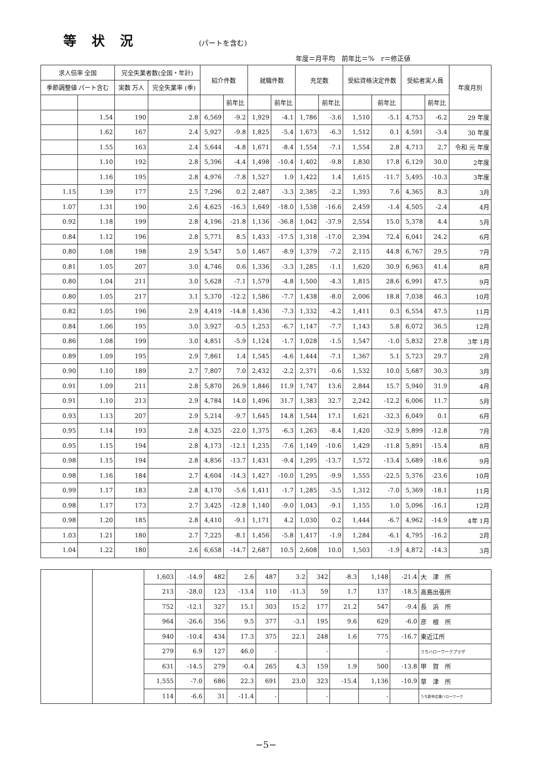等状況
(パートを含む)
年度＝月平均　前年比＝%　r＝修正値
| 求人倍率 全国 | | 完全失業者数(全国・年計) | | 紹介件数 | | 就職件数 | | 充足数 | | 受給資格決定件数 | | 受給者実人員 | | 年度月別 |
| --- | --- | --- | --- | --- | --- | --- | --- | --- | --- | --- | --- | --- | --- | --- |
| 季節調整値 パート含む | | 実数 万人 | 完全失業率 (季) | | | | | | | | | | | |
| | | | | | 前年比 | | 前年比 | | 前年比 | | 前年比 | | 前年比 | |
| | 1.54 | 190 | 2.8 | 6,569 | -9.2 | 1,929 | -4.1 | 1,786 | -3.6 | 1,510 | -5.1 | 4,753 | -6.2 | 29 年度 |
| | 1.62 | 167 | 2.4 | 5,927 | -9.8 | 1,825 | -5.4 | 1,673 | -6.3 | 1,512 | 0.1 | 4,591 | -3.4 | 30 年度 |
| | 1.55 | 163 | 2.4 | 5,644 | -4.8 | 1,671 | -8.4 | 1,554 | -7.1 | 1,554 | 2.8 | 4,713 | 2.7 | 令和 元 年度 |
| | 1.10 | 192 | 2.8 | 5,396 | -4.4 | 1,498 | -10.4 | 1,402 | -9.8 | 1,830 | 17.8 | 6,129 | 30.0 | 2年度 |
| | 1.16 | 195 | 2.8 | 4,976 | -7.8 | 1,527 | 1.9 | 1,422 | 1.4 | 1,615 | -11.7 | 5,495 | -10.3 | 3年度 |
| 1.15 | 1.39 | 177 | 2.5 | 7,296 | 0.2 | 2,487 | -3.3 | 2,385 | -2.2 | 1,393 | 7.6 | 4,365 | 8.3 | 3月 |
| 1.07 | 1.31 | 190 | 2.6 | 4,625 | -16.3 | 1,649 | -18.0 | 1,538 | -16.6 | 2,459 | -1.4 | 4,505 | -2.4 | 4月 |
| 0.92 | 1.18 | 199 | 2.8 | 4,196 | -21.8 | 1,136 | -36.8 | 1,042 | -37.9 | 2,554 | 15.0 | 5,378 | 4.4 | 5月 |
| 0.84 | 1.12 | 196 | 2.8 | 5,771 | 8.5 | 1,433 | -17.5 | 1,318 | -17.0 | 2,394 | 72.4 | 6,041 | 24.2 | 6月 |
| 0.80 | 1.08 | 198 | 2.9 | 5,547 | 5.0 | 1,467 | -8.9 | 1,379 | -7.2 | 2,115 | 44.8 | 6,767 | 29.5 | 7月 |
| 0.81 | 1.05 | 207 | 3.0 | 4,746 | 0.6 | 1,336 | -3.3 | 1,285 | -1.1 | 1,620 | 30.9 | 6,963 | 41.4 | 8月 |
| 0.80 | 1.04 | 211 | 3.0 | 5,628 | -7.1 | 1,579 | -4.8 | 1,500 | -4.3 | 1,815 | 28.6 | 6,991 | 47.5 | 9月 |
| 0.80 | 1.05 | 217 | 3.1 | 5,370 | -12.2 | 1,586 | -7.7 | 1,438 | -8.0 | 2,006 | 18.8 | 7,038 | 46.3 | 10月 |
| 0.82 | 1.05 | 196 | 2.9 | 4,419 | -14.8 | 1,436 | -7.3 | 1,332 | -4.2 | 1,411 | 0.3 | 6,554 | 47.5 | 11月 |
| 0.84 | 1.06 | 195 | 3.0 | 3,927 | -0.5 | 1,253 | -6.7 | 1,147 | -7.7 | 1,143 | 5.8 | 6,072 | 36.5 | 12月 |
| 0.86 | 1.08 | 199 | 3.0 | 4,851 | -5.9 | 1,124 | -1.7 | 1,028 | -1.5 | 1,547 | -1.0 | 5,832 | 27.8 | 3年 1月 |
| 0.89 | 1.09 | 195 | 2.9 | 7,861 | 1.4 | 1,545 | -4.6 | 1,444 | -7.1 | 1,367 | 5.1 | 5,723 | 29.7 | 2月 |
| 0.90 | 1.10 | 189 | 2.7 | 7,807 | 7.0 | 2,432 | -2.2 | 2,371 | -0.6 | 1,532 | 10.0 | 5,687 | 30.3 | 3月 |
| 0.91 | 1.09 | 211 | 2.8 | 5,870 | 26.9 | 1,846 | 11.9 | 1,747 | 13.6 | 2,844 | 15.7 | 5,940 | 31.9 | 4月 |
| 0.91 | 1.10 | 213 | 2.9 | 4,784 | 14.0 | 1,496 | 31.7 | 1,383 | 32.7 | 2,242 | -12.2 | 6,006 | 11.7 | 5月 |
| 0.93 | 1.13 | 207 | 2.9 | 5,214 | -9.7 | 1,645 | 14.8 | 1,544 | 17.1 | 1,621 | -32.3 | 6,049 | 0.1 | 6月 |
| 0.95 | 1.14 | 193 | 2.8 | 4,325 | -22.0 | 1,375 | -6.3 | 1,263 | -8.4 | 1,420 | -32.9 | 5,899 | -12.8 | 7月 |
| 0.95 | 1.15 | 194 | 2.8 | 4,173 | -12.1 | 1,235 | -7.6 | 1,149 | -10.6 | 1,429 | -11.8 | 5,891 | -15.4 | 8月 |
| 0.98 | 1.15 | 194 | 2.8 | 4,856 | -13.7 | 1,431 | -9.4 | 1,295 | -13.7 | 1,572 | -13.4 | 5,689 | -18.6 | 9月 |
| 0.98 | 1.16 | 184 | 2.7 | 4,604 | -14.3 | 1,427 | -10.0 | 1,295 | -9.9 | 1,555 | -22.5 | 5,376 | -23.6 | 10月 |
| 0.99 | 1.17 | 183 | 2.8 | 4,170 | -5.6 | 1,411 | -1.7 | 1,285 | -3.5 | 1,312 | -7.0 | 5,369 | -18.1 | 11月 |
| 0.98 | 1.17 | 173 | 2.7 | 3,425 | -12.8 | 1,140 | -9.0 | 1,043 | -9.1 | 1,155 | 1.0 | 5,096 | -16.1 | 12月 |
| 0.98 | 1.20 | 185 | 2.8 | 4,410 | -9.1 | 1,171 | 4.2 | 1,030 | 0.2 | 1,444 | -6.7 | 4,962 | -14.9 | 4年 1月 |
| 1.03 | 1.21 | 180 | 2.7 | 7,225 | -8.1 | 1,456 | -5.8 | 1,417 | -1.9 | 1,284 | -6.1 | 4,795 | -16.2 | 2月 |
| 1.04 | 1.22 | 180 | 2.6 | 6,658 | -14.7 | 2,687 | 10.5 | 2,608 | 10.0 | 1,503 | -1.9 | 4,872 | -14.3 | 3月 |
| | | 1,603 | -14.9 | 482 | 2.6 | 487 | 3.2 | 342 | -8.3 | 1,148 | -21.4 | 大 津 所 |
| | | 213 | -28.0 | 123 | -13.4 | 110 | -11.3 | 59 | 1.7 | 137 | -18.5 | 高島出張所 |
| | | 752 | -12.1 | 327 | 15.1 | 303 | 15.2 | 177 | 21.2 | 547 | -9.4 | 長 浜 所 |
| | | 964 | -26.6 | 356 | 9.5 | 377 | -3.1 | 195 | 9.6 | 629 | -6.0 | 彦 根 所 |
| | | 940 | -10.4 | 434 | 17.3 | 375 | 22.1 | 248 | 1.6 | 775 | -16.7 | 東近江所 |
| | | 279 | 6.9 | 127 | 46.0 | - | | - | | - | | うちハローワークプラザ |
| | | 631 | -14.5 | 279 | -0.4 | 265 | 4.3 | 159 | 1.9 | 500 | -13.8 | 甲 賀 所 |
| | | 1,555 | -7.0 | 686 | 22.3 | 691 | 23.0 | 323 | -15.4 | 1,136 | -10.9 | 草 津 所 |
| | | 114 | -6.6 | 31 | -11.4 | - | | - | | - | | うち新卒応援ハローワーク |
−5−